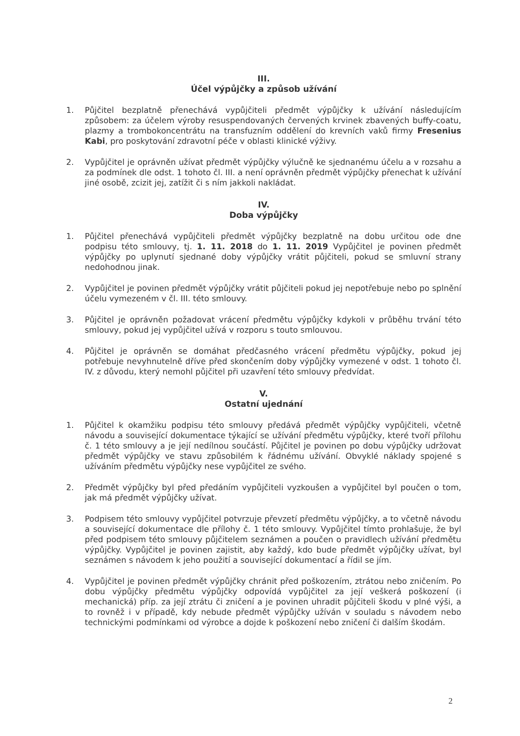III.
Účel výpůjčky a způsob užívání
1. Půjčitel bezplatně přenechává vypůjčiteli předmět výpůjčky k užívání následujícím způsobem: za účelem výroby resuspendovaných červených krvinek zbavených buffy-coatu, plazmy a trombokoncentrátu na transfuzním oddělení do krevních vaků firmy Fresenius Kabi, pro poskytování zdravotní péče v oblasti klinické výživy.
2. Vypůjčitel je oprávněn užívat předmět výpůjčky výlučně ke sjednanému účelu a v rozsahu a za podmínek dle odst. 1 tohoto čl. III. a není oprávněn předmět výpůjčky přenechat k užívání jiné osobě, zcizit jej, zatížit či s ním jakkoli nakládat.
IV.
Doba výpůjčky
1. Půjčitel přenechává vypůjčiteli předmět výpůjčky bezplatně na dobu určitou ode dne podpisu této smlouvy, tj. 1. 11. 2018 do 1. 11. 2019 Vypůjčitel je povinen předmět výpůjčky po uplynutí sjednané doby výpůjčky vrátit půjčiteli, pokud se smluvní strany nedohodnou jinak.
2. Vypůjčitel je povinen předmět výpůjčky vrátit půjčiteli pokud jej nepotřebuje nebo po splnění účelu vymezeném v čl. III. této smlouvy.
3. Půjčitel je oprávněn požadovat vrácení předmětu výpůjčky kdykoli v průběhu trvání této smlouvy, pokud jej vypůjčitel užívá v rozporu s touto smlouvou.
4. Půjčitel je oprávněn se domáhat předčasného vrácení předmětu výpůjčky, pokud jej potřebuje nevyhnutelně dříve před skončením doby výpůjčky vymezené v odst. 1 tohoto čl. IV. z důvodu, který nemohl půjčitel při uzavření této smlouvy předvídat.
V.
Ostatní ujednání
1. Půjčitel k okamžiku podpisu této smlouvy předává předmět výpůjčky vypůjčiteli, včetně návodu a související dokumentace týkající se užívání předmětu výpůjčky, které tvoří přílohu č. 1 této smlouvy a je její nedílnou součástí. Půjčitel je povinen po dobu výpůjčky udržovat předmět výpůjčky ve stavu způsobilém k řádnému užívání. Obvyklé náklady spojené s užíváním předmětu výpůjčky nese vypůjčitel ze svého.
2. Předmět výpůjčky byl před předáním vypůjčiteli vyzkoušen a vypůjčitel byl poučen o tom, jak má předmět výpůjčky užívat.
3. Podpisem této smlouvy vypůjčitel potvrzuje převzetí předmětu výpůjčky, a to včetně návodu a související dokumentace dle přílohy č. 1 této smlouvy. Vypůjčitel tímto prohlašuje, že byl před podpisem této smlouvy půjčitelem seznámen a poučen o pravidlech užívání předmětu výpůjčky. Vypůjčitel je povinen zajistit, aby každý, kdo bude předmět výpůjčky užívat, byl seznámen s návodem k jeho použití a související dokumentací a řídil se jím.
4. Vypůjčitel je povinen předmět výpůjčky chránit před poškozením, ztrátou nebo zničením. Po dobu výpůjčky předmětu výpůjčky odpovídá vypůjčitel za její veškerá poškození (i mechanická) příp. za její ztrátu či zničení a je povinen uhradit půjčiteli škodu v plné výši, a to rovněž i v případě, kdy nebude předmět výpůjčky užíván v souladu s návodem nebo technickými podmínkami od výrobce a dojde k poškození nebo zničení či dalším škodám.
2